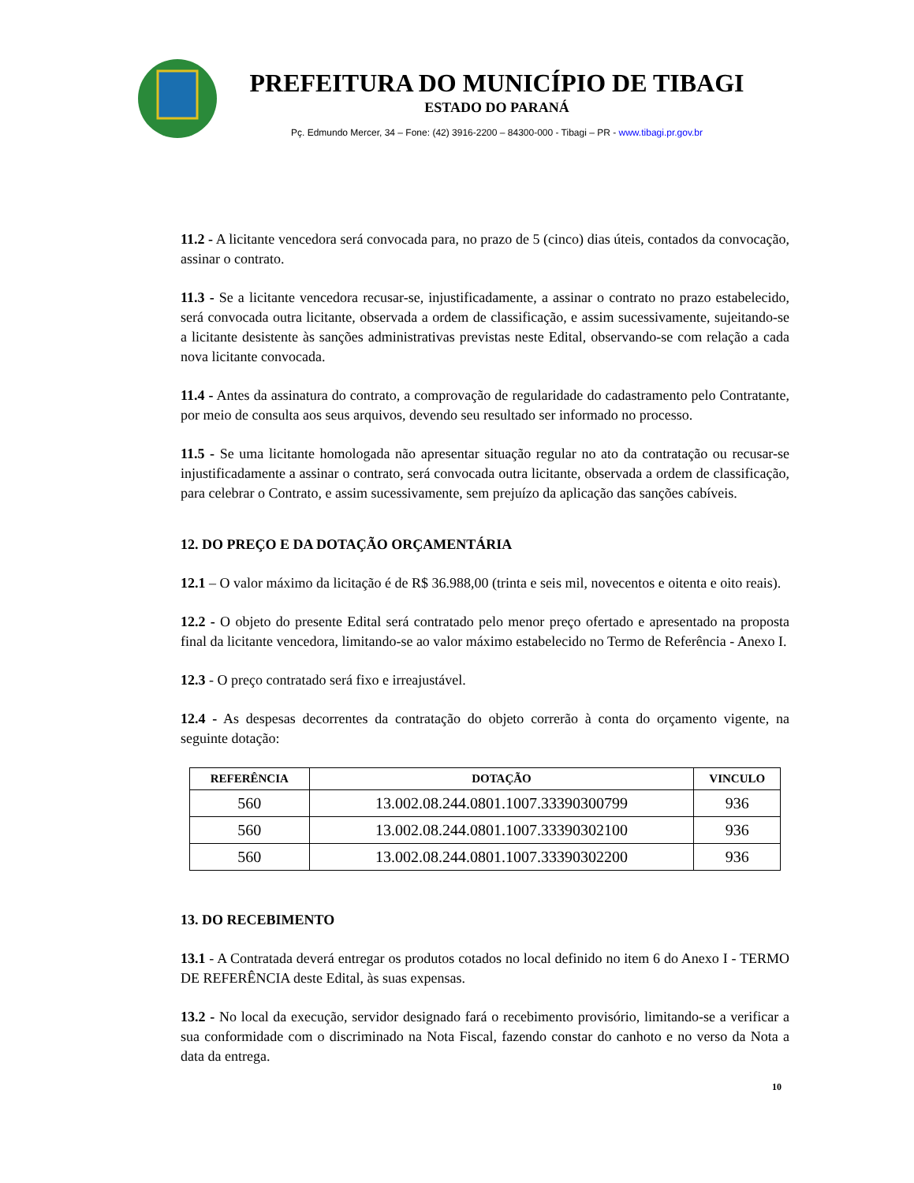PREFEITURA DO MUNICÍPIO DE TIBAGI
ESTADO DO PARANÁ
Pç. Edmundo Mercer, 34 – Fone: (42) 3916-2200 – 84300-000 - Tibagi – PR - www.tibagi.pr.gov.br
11.2 - A licitante vencedora será convocada para, no prazo de 5 (cinco) dias úteis, contados da convocação, assinar o contrato.
11.3 - Se a licitante vencedora recusar-se, injustificadamente, a assinar o contrato no prazo estabelecido, será convocada outra licitante, observada a ordem de classificação, e assim sucessivamente, sujeitando-se a licitante desistente às sanções administrativas previstas neste Edital, observando-se com relação a cada nova licitante convocada.
11.4 - Antes da assinatura do contrato, a comprovação de regularidade do cadastramento pelo Contratante, por meio de consulta aos seus arquivos, devendo seu resultado ser informado no processo.
11.5 - Se uma licitante homologada não apresentar situação regular no ato da contratação ou recusar-se injustificadamente a assinar o contrato, será convocada outra licitante, observada a ordem de classificação, para celebrar o Contrato, e assim sucessivamente, sem prejuízo da aplicação das sanções cabíveis.
12. DO PREÇO E DA DOTAÇÃO ORÇAMENTÁRIA
12.1 – O valor máximo da licitação é de R$ 36.988,00 (trinta e seis mil, novecentos e oitenta e oito reais).
12.2 - O objeto do presente Edital será contratado pelo menor preço ofertado e apresentado na proposta final da licitante vencedora, limitando-se ao valor máximo estabelecido no Termo de Referência - Anexo I.
12.3 - O preço contratado será fixo e irreajustável.
12.4 - As despesas decorrentes da contratação do objeto correrão à conta do orçamento vigente, na seguinte dotação:
| REFERÊNCIA | DOTAÇÃO | VINCULO |
| --- | --- | --- |
| 560 | 13.002.08.244.0801.1007.33390300799 | 936 |
| 560 | 13.002.08.244.0801.1007.33390302100 | 936 |
| 560 | 13.002.08.244.0801.1007.33390302200 | 936 |
13. DO RECEBIMENTO
13.1 - A Contratada deverá entregar os produtos cotados no local definido no item 6 do Anexo I - TERMO DE REFERÊNCIA deste Edital, às suas expensas.
13.2 - No local da execução, servidor designado fará o recebimento provisório, limitando-se a verificar a sua conformidade com o discriminado na Nota Fiscal, fazendo constar do canhoto e no verso da Nota a data da entrega.
10